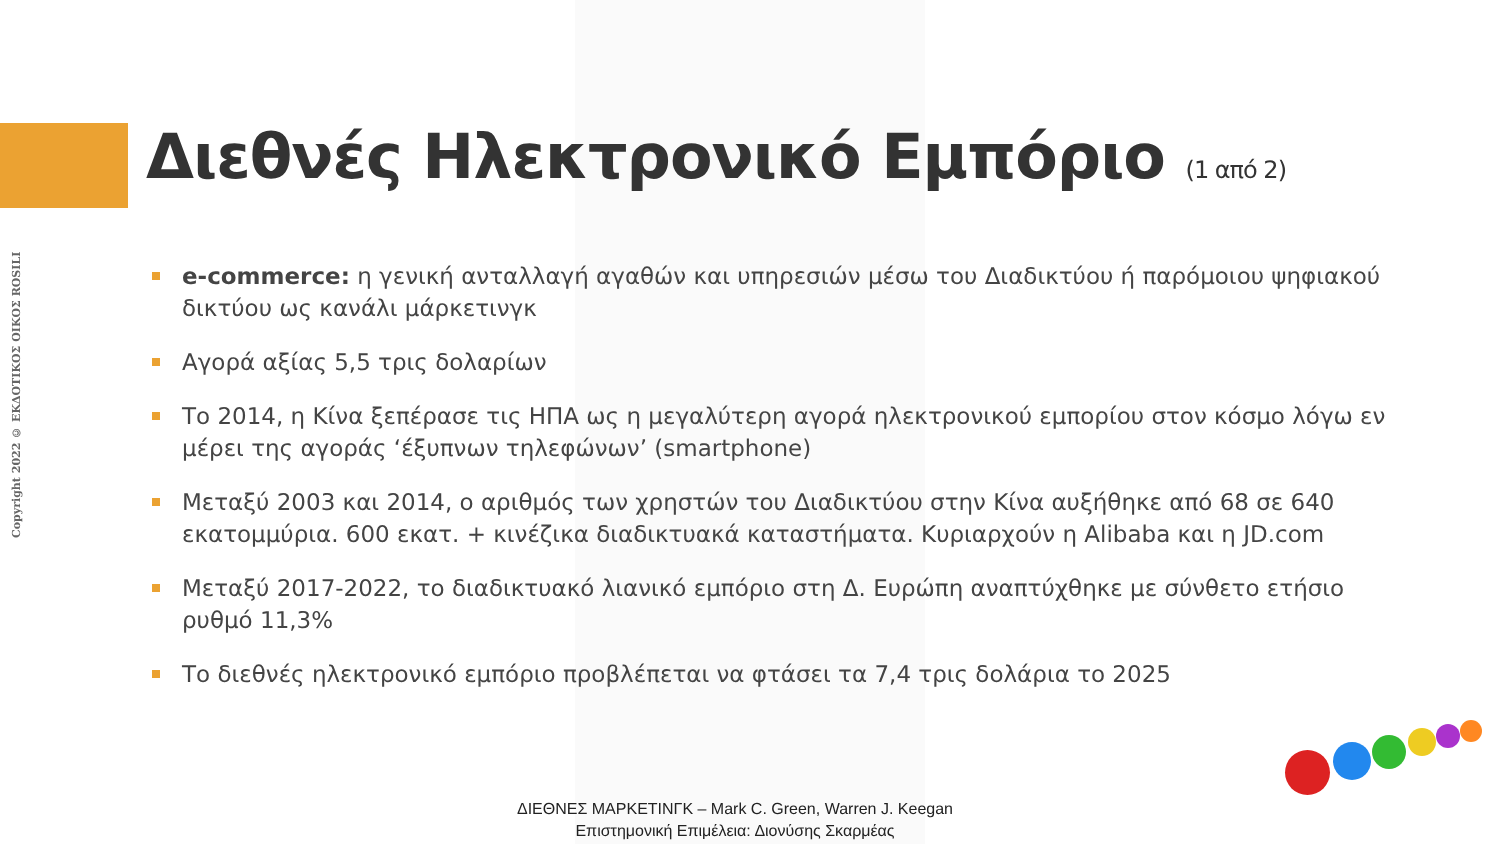Copyright 2022 © ΕΚΔΟΤΙΚΟΣ ΟΙΚΟΣ ROSILI
Διεθνές Ηλεκτρονικό Εμπόριο (1 από 2)
e-commerce: η γενική ανταλλαγή αγαθών και υπηρεσιών μέσω του Διαδικτύου ή παρόμοιου ψηφιακού δικτύου ως κανάλι μάρκετινγκ
Αγορά αξίας 5,5 τρις δολαρίων
Το 2014, η Κίνα ξεπέρασε τις ΗΠΑ ως η μεγαλύτερη αγορά ηλεκτρονικού εμπορίου στον κόσμο λόγω εν μέρει της αγοράς ‘έξυπνων τηλεφώνων’ (smartphone)
Μεταξύ 2003 και 2014, ο αριθμός των χρηστών του Διαδικτύου στην Κίνα αυξήθηκε από 68 σε 640 εκατομμύρια. 600 εκατ. + κινέζικα διαδικτυακά καταστήματα. Κυριαρχούν η Alibaba και η JD.com
Μεταξύ 2017-2022, το διαδικτυακό λιανικό εμπόριο στη Δ. Ευρώπη αναπτύχθηκε με σύνθετο ετήσιο ρυθμό 11,3%
Το διεθνές ηλεκτρονικό εμπόριο προβλέπεται να φτάσει τα 7,4 τρις δολάρια το 2025
ΔΙΕΘΝΕΣ ΜΑΡΚΕΤΙΝΓΚ – Mark C. Green, Warren J. Keegan
Επιστημονική Επιμέλεια: Διονύσης Σκαρμέας